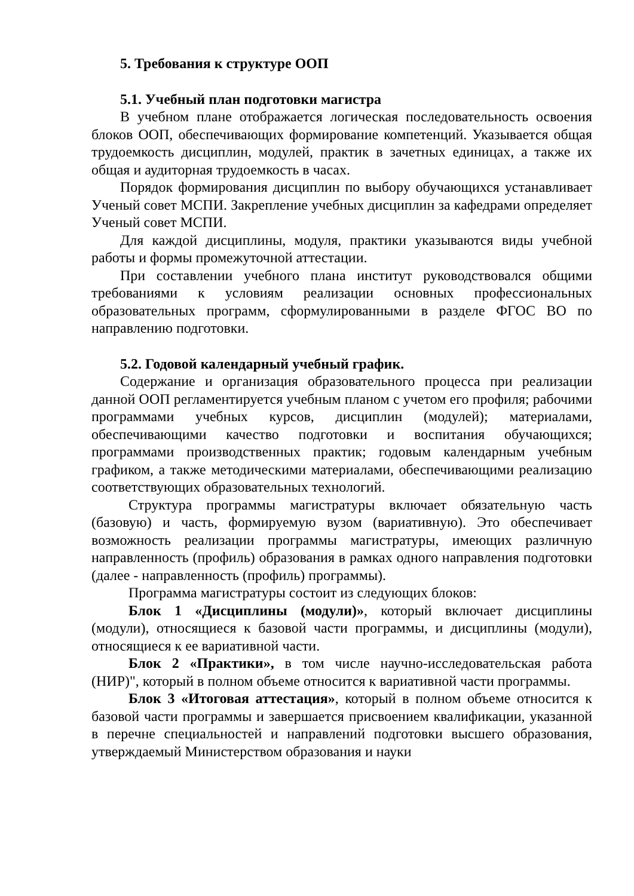5. Требования к структуре ООП
5.1. Учебный план подготовки магистра
В учебном плане отображается логическая последовательность освоения блоков ООП, обеспечивающих формирование компетенций. Указывается общая трудоемкость дисциплин, модулей, практик в зачетных единицах, а также их общая и аудиторная трудоемкость в часах.
Порядок формирования дисциплин по выбору обучающихся устанавливает Ученый совет МСПИ. Закрепление учебных дисциплин за кафедрами определяет Ученый совет МСПИ.
Для каждой дисциплины, модуля, практики указываются виды учебной работы и формы промежуточной аттестации.
При составлении учебного плана институт руководствовался общими требованиями к условиям реализации основных профессиональных образовательных программ, сформулированными в разделе ФГОС ВО по направлению подготовки.
5.2. Годовой календарный учебный график.
Содержание и организация образовательного процесса при реализации данной ООП регламентируется учебным планом с учетом его профиля; рабочими программами учебных курсов, дисциплин (модулей); материалами, обеспечивающими качество подготовки и воспитания обучающихся; программами производственных практик; годовым календарным учебным графиком, а также методическими материалами, обеспечивающими реализацию соответствующих образовательных технологий.
Структура программы магистратуры включает обязательную часть (базовую) и часть, формируемую вузом (вариативную). Это обеспечивает возможность реализации программы магистратуры, имеющих различную направленность (профиль) образования в рамках одного направления подготовки (далее - направленность (профиль) программы).
Программа магистратуры состоит из следующих блоков:
Блок 1 «Дисциплины (модули)», который включает дисциплины (модули), относящиеся к базовой части программы, и дисциплины (модули), относящиеся к ее вариативной части.
Блок 2 «Практики», в том числе научно-исследовательская работа (НИР)", который в полном объеме относится к вариативной части программы.
Блок 3 «Итоговая аттестация», который в полном объеме относится к базовой части программы и завершается присвоением квалификации, указанной в перечне специальностей и направлений подготовки высшего образования, утверждаемый Министерством образования и науки